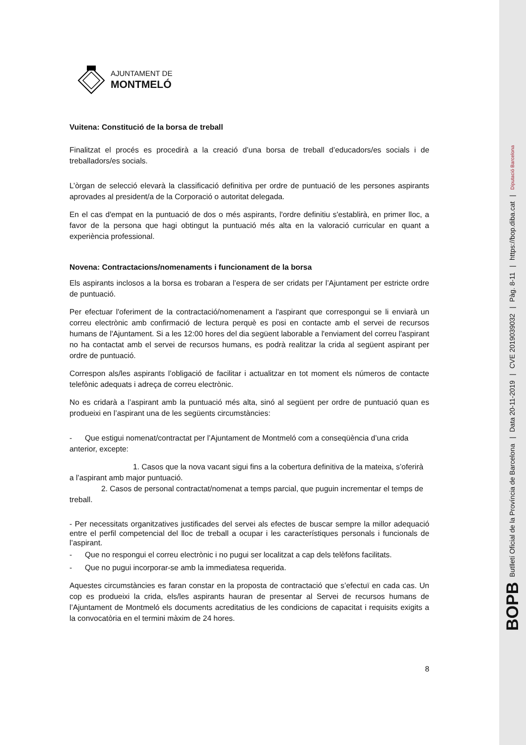AJUNTAMENT DE
MONTMELÓ
Vuitena: Constitució de la borsa de treball
Finalitzat el procés es procedirà a la creació d’una borsa de treball d’educadors/es socials i de treballadors/es socials.
L’òrgan de selecció elevarà la classificació definitiva per ordre de puntuació de les persones aspirants aprovades al president/a de la Corporació o autoritat delegada.
En el cas d'empat en la puntuació de dos o més aspirants, l'ordre definitiu s'establirà, en primer lloc, a favor de la persona que hagi obtingut la puntuació més alta en la valoració curricular en quant a experiència professional.
Novena: Contractacions/nomenaments i funcionament de la borsa
Els aspirants inclosos a la borsa es trobaran a l’espera de ser cridats per l’Ajuntament per estricte ordre de puntuació.
Per efectuar l'oferiment de la contractació/nomenament a l'aspirant que correspongui se li enviarà un correu electrònic amb confirmació de lectura perquè es posi en contacte amb el servei de recursos humans de l'Ajuntament. Si a les 12:00 hores del dia següent laborable a l'enviament del correu l'aspirant no ha contactat amb el servei de recursos humans, es podrà realitzar la crida al següent aspirant per ordre de puntuació.
Correspon als/les aspirants l’obligació de facilitar i actualitzar en tot moment els números de contacte telefònic adequats i adreça de correu electrònic.
No es cridarà a l’aspirant amb la puntuació més alta, sinó al següent per ordre de puntuació quan es produeixi en l’aspirant una de les següents circumstàncies:
- Que estigui nomenat/contractat per l’Ajuntament de Montmeló com a conseqüència d’una crida anterior, excepte:
1. Casos que la nova vacant sigui fins a la cobertura definitiva de la mateixa, s’oferirà a l’aspirant amb major puntuació.
2. Casos de personal contractat/nomenat a temps parcial, que puguin incrementar el temps de treball.
- Per necessitats organitzatives justificades del servei als efectes de buscar sempre la millor adequació entre el perfil competencial del lloc de treball a ocupar i les característiques personals i funcionals de l’aspirant.
- Que no respongui el correu electrònic i no pugui ser localitzat a cap dels telèfons facilitats.
- Que no pugui incorporar-se amb la immediatesa requerida.
Aquestes circumstàncies es faran constar en la proposta de contractació que s’efectuï en cada cas. Un cop es produeixi la crida, els/les aspirants hauran de presentar al Servei de recursos humans de l’Ajuntament de Montmeló els documents acreditatius de les condicions de capacitat i requisits exigits a la convocatòria en el termini màxim de 24 hores.
8
BOPB Butlletí Oficial de la Província de Barcelona | Data 20-11-2019 | CVE 2019039032 | Pàg. 8-11 | https://bop.diba.cat | Diputació Barcelona